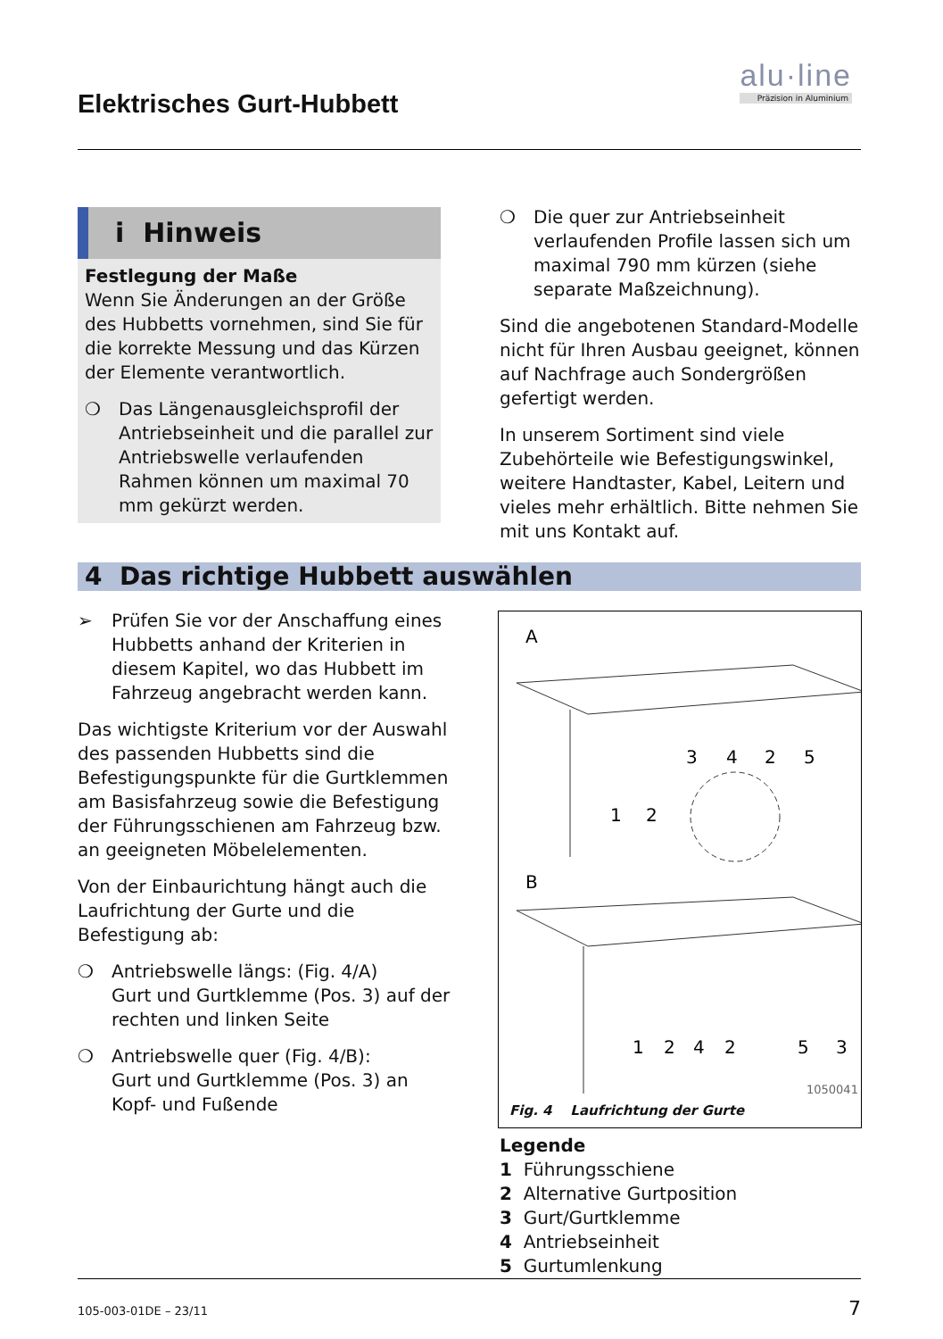Elektrisches Gurt-Hubbett
alu·line
Präzision in Aluminium
i Hinweis
Festlegung der Maße
Wenn Sie Änderungen an der Größe des Hubbetts vornehmen, sind Sie für die korrekte Messung und das Kürzen der Elemente verantwortlich.
❍ Das Längenausgleichsprofil der Antriebseinheit und die parallel zur Antriebswelle verlaufenden Rahmen können um maximal 70 mm gekürzt werden.
❍ Die quer zur Antriebseinheit verlaufenden Profile lassen sich um maximal 790 mm kürzen (siehe separate Maßzeichnung).
Sind die angebotenen Standard-Modelle nicht für Ihren Ausbau geeignet, können auf Nachfrage auch Sondergrößen gefertigt werden.
In unserem Sortiment sind viele Zubehörteile wie Befestigungswinkel, weitere Handtaster, Kabel, Leitern und vieles mehr erhältlich. Bitte nehmen Sie mit uns Kontakt auf.
4 Das richtige Hubbett auswählen
➢ Prüfen Sie vor der Anschaffung eines Hubbetts anhand der Kriterien in diesem Kapitel, wo das Hubbett im Fahrzeug angebracht werden kann.
Das wichtigste Kriterium vor der Auswahl des passenden Hubbetts sind die Befestigungspunkte für die Gurtklemmen am Basisfahrzeug sowie die Befestigung der Führungsschienen am Fahrzeug bzw. an geeigneten Möbelelementen.
Von der Einbaurichtung hängt auch die Laufrichtung der Gurte und die Befestigung ab:
❍ Antriebswelle längs: (Fig. 4/A)
Gurt und Gurtklemme (Pos. 3) auf der rechten und linken Seite
❍ Antriebswelle quer (Fig. 4/B):
Gurt und Gurtklemme (Pos. 3) an Kopf- und Fußende
A
B
3
4
2
5
1
2
1
2
4
2
5
3
1050041
Fig. 4 Laufrichtung der Gurte
Legende
1 Führungsschiene
2 Alternative Gurtposition
3 Gurt/Gurtklemme
4 Antriebseinheit
5 Gurtumlenkung
105-003-01DE – 23/11 7